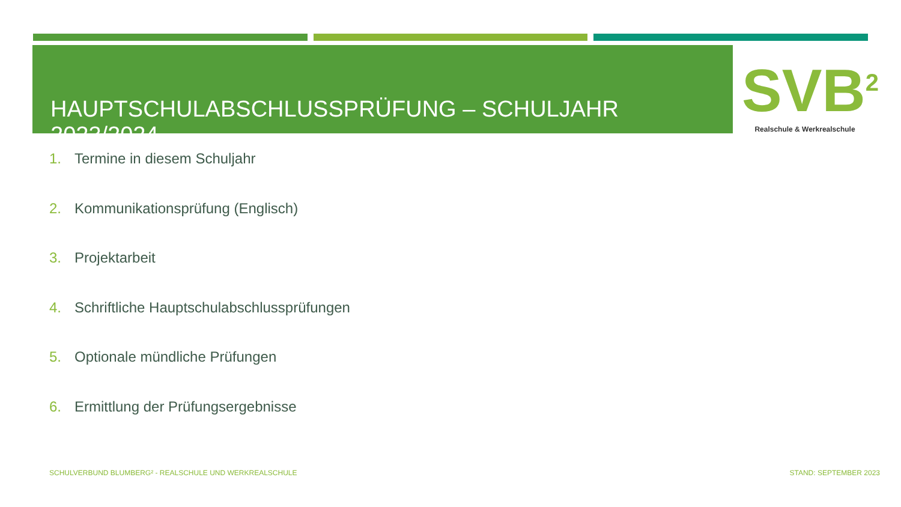HAUPTSCHULABSCHLUSSPRÜFUNG – SCHULJAHR 2023/2024
SVB<sup>2</sup>
Realschule & Werkrealschule
1. Termine in diesem Schuljahr
2. Kommunikationsprüfung (Englisch)
3. Projektarbeit
4. Schriftliche Hauptschulabschlussprüfungen
5. Optionale mündliche Prüfungen
6. Ermittlung der Prüfungsergebnisse
SCHULVERBUND BLUMBERG² - REALSCHULE UND WERKREALSCHULE
STAND: SEPTEMBER 2023